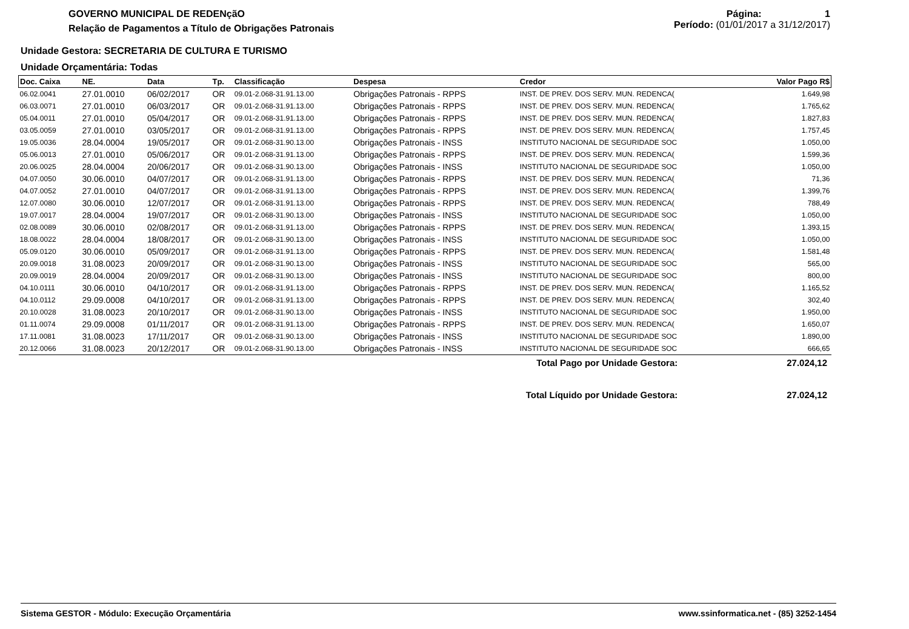GOVERNO MUNICIPAL DE REDENçãO
Relação de Pagamentos a Título de Obrigações Patronais
Página: 1
Período: (01/01/2017 a 31/12/2017)
Unidade Gestora: SECRETARIA DE CULTURA E TURISMO
Unidade Orçamentária: Todas
| Doc. Caixa | NE. | Data | Tp. | Classificação | Despesa | Credor | Valor Pago R$ |
| --- | --- | --- | --- | --- | --- | --- | --- |
| 06.02.0041 | 27.01.0010 | 06/02/2017 | OR | 09.01-2.068-31.91.13.00 | Obrigações Patronais - RPPS | INST. DE PREV. DOS SERV. MUN. REDENCA( | 1.649,98 |
| 06.03.0071 | 27.01.0010 | 06/03/2017 | OR | 09.01-2.068-31.91.13.00 | Obrigações Patronais - RPPS | INST. DE PREV. DOS SERV. MUN. REDENCA( | 1.765,62 |
| 05.04.0011 | 27.01.0010 | 05/04/2017 | OR | 09.01-2.068-31.91.13.00 | Obrigações Patronais - RPPS | INST. DE PREV. DOS SERV. MUN. REDENCA( | 1.827,83 |
| 03.05.0059 | 27.01.0010 | 03/05/2017 | OR | 09.01-2.068-31.91.13.00 | Obrigações Patronais - RPPS | INST. DE PREV. DOS SERV. MUN. REDENCA( | 1.757,45 |
| 19.05.0036 | 28.04.0004 | 19/05/2017 | OR | 09.01-2.068-31.90.13.00 | Obrigações Patronais - INSS | INSTITUTO NACIONAL DE SEGURIDADE SOC | 1.050,00 |
| 05.06.0013 | 27.01.0010 | 05/06/2017 | OR | 09.01-2.068-31.91.13.00 | Obrigações Patronais - RPPS | INST. DE PREV. DOS SERV. MUN. REDENCA( | 1.599,36 |
| 20.06.0025 | 28.04.0004 | 20/06/2017 | OR | 09.01-2.068-31.90.13.00 | Obrigações Patronais - INSS | INSTITUTO NACIONAL DE SEGURIDADE SOC | 1.050,00 |
| 04.07.0050 | 30.06.0010 | 04/07/2017 | OR | 09.01-2.068-31.91.13.00 | Obrigações Patronais - RPPS | INST. DE PREV. DOS SERV. MUN. REDENCA( | 71,36 |
| 04.07.0052 | 27.01.0010 | 04/07/2017 | OR | 09.01-2.068-31.91.13.00 | Obrigações Patronais - RPPS | INST. DE PREV. DOS SERV. MUN. REDENCA( | 1.399,76 |
| 12.07.0080 | 30.06.0010 | 12/07/2017 | OR | 09.01-2.068-31.91.13.00 | Obrigações Patronais - RPPS | INST. DE PREV. DOS SERV. MUN. REDENCA( | 788,49 |
| 19.07.0017 | 28.04.0004 | 19/07/2017 | OR | 09.01-2.068-31.90.13.00 | Obrigações Patronais - INSS | INSTITUTO NACIONAL DE SEGURIDADE SOC | 1.050,00 |
| 02.08.0089 | 30.06.0010 | 02/08/2017 | OR | 09.01-2.068-31.91.13.00 | Obrigações Patronais - RPPS | INST. DE PREV. DOS SERV. MUN. REDENCA( | 1.393,15 |
| 18.08.0022 | 28.04.0004 | 18/08/2017 | OR | 09.01-2.068-31.90.13.00 | Obrigações Patronais - INSS | INSTITUTO NACIONAL DE SEGURIDADE SOC | 1.050,00 |
| 05.09.0120 | 30.06.0010 | 05/09/2017 | OR | 09.01-2.068-31.91.13.00 | Obrigações Patronais - RPPS | INST. DE PREV. DOS SERV. MUN. REDENCA( | 1.581,48 |
| 20.09.0018 | 31.08.0023 | 20/09/2017 | OR | 09.01-2.068-31.90.13.00 | Obrigações Patronais - INSS | INSTITUTO NACIONAL DE SEGURIDADE SOC | 565,00 |
| 20.09.0019 | 28.04.0004 | 20/09/2017 | OR | 09.01-2.068-31.90.13.00 | Obrigações Patronais - INSS | INSTITUTO NACIONAL DE SEGURIDADE SOC | 800,00 |
| 04.10.0111 | 30.06.0010 | 04/10/2017 | OR | 09.01-2.068-31.91.13.00 | Obrigações Patronais - RPPS | INST. DE PREV. DOS SERV. MUN. REDENCA( | 1.165,52 |
| 04.10.0112 | 29.09.0008 | 04/10/2017 | OR | 09.01-2.068-31.91.13.00 | Obrigações Patronais - RPPS | INST. DE PREV. DOS SERV. MUN. REDENCA( | 302,40 |
| 20.10.0028 | 31.08.0023 | 20/10/2017 | OR | 09.01-2.068-31.90.13.00 | Obrigações Patronais - INSS | INSTITUTO NACIONAL DE SEGURIDADE SOC | 1.950,00 |
| 01.11.0074 | 29.09.0008 | 01/11/2017 | OR | 09.01-2.068-31.91.13.00 | Obrigações Patronais - RPPS | INST. DE PREV. DOS SERV. MUN. REDENCA( | 1.650,07 |
| 17.11.0081 | 31.08.0023 | 17/11/2017 | OR | 09.01-2.068-31.90.13.00 | Obrigações Patronais - INSS | INSTITUTO NACIONAL DE SEGURIDADE SOC | 1.890,00 |
| 20.12.0066 | 31.08.0023 | 20/12/2017 | OR | 09.01-2.068-31.90.13.00 | Obrigações Patronais - INSS | INSTITUTO NACIONAL DE SEGURIDADE SOC | 666,65 |
Total Pago por Unidade Gestora: 27.024,12
Total Líquido por Unidade Gestora: 27.024,12
Sistema GESTOR - Módulo: Execução Orçamentária www.ssinformatica.net - (85) 3252-1454